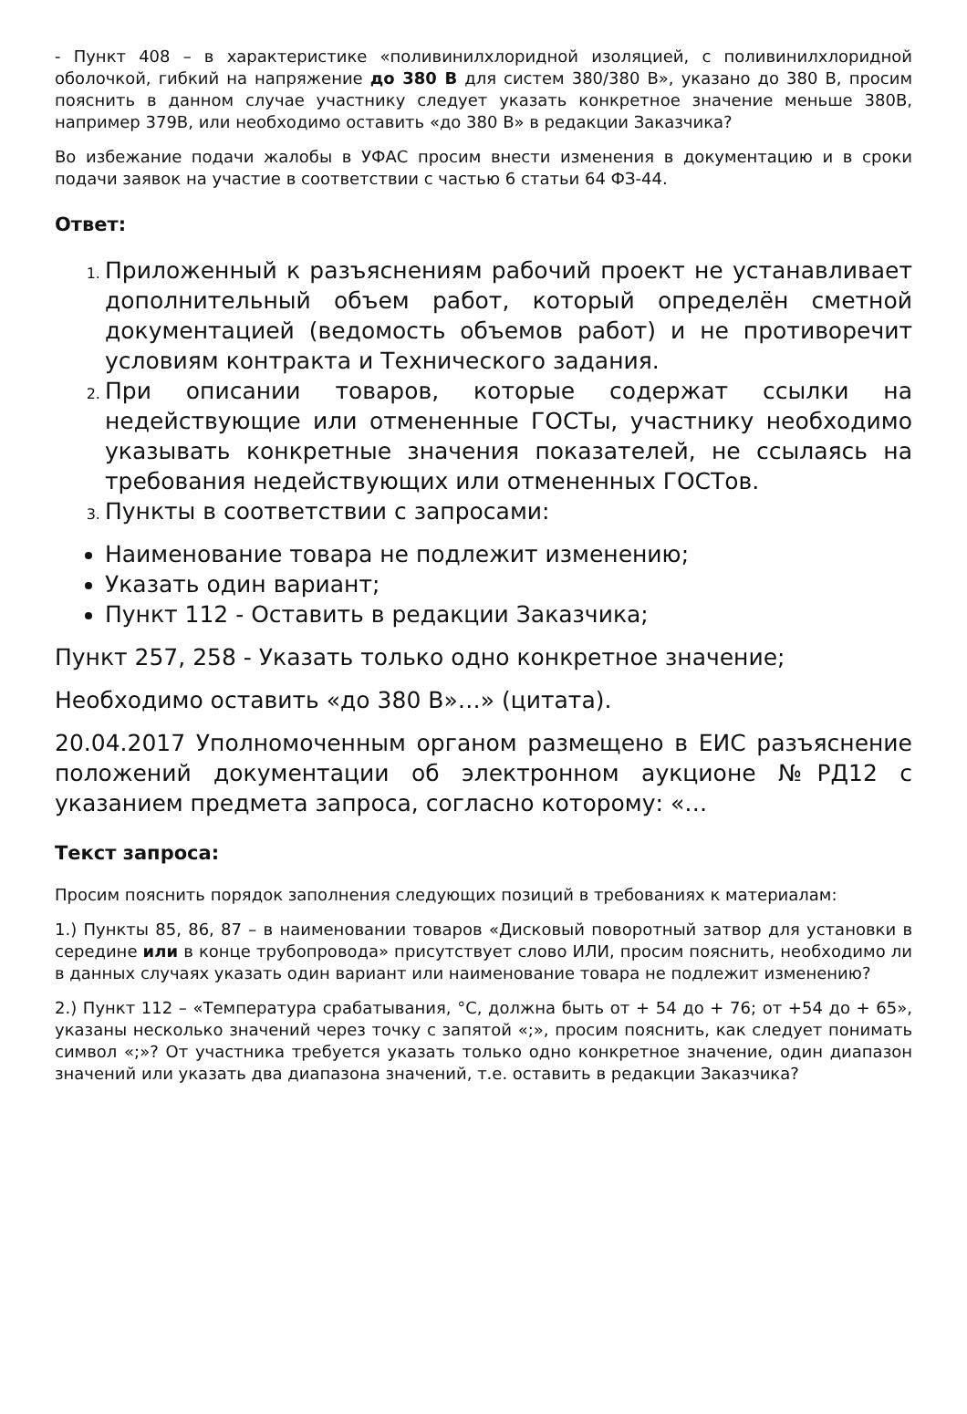- Пункт 408 – в характеристике «поливинилхлоридной изоляцией, с поливинилхлоридной оболочкой, гибкий на напряжение до 380 В для систем 380/380 В», указано до 380 В, просим пояснить в данном случае участнику следует указать конкретное значение меньше 380В, например 379В, или необходимо оставить «до 380 В» в редакции Заказчика?
Во избежание подачи жалобы в УФАС просим внести изменения в документацию и в сроки подачи заявок на участие в соответствии с частью 6 статьи 64 ФЗ-44.
Ответ:
Приложенный к разъяснениям рабочий проект не устанавливает дополнительный объем работ, который определён сметной документацией (ведомость объемов работ) и не противоречит условиям контракта и Технического задания.
При описании товаров, которые содержат ссылки на недействующие или отмененные ГОСТы, участнику необходимо указывать конкретные значения показателей, не ссылаясь на требования недействующих или отмененных ГОСТов.
Пункты в соответствии с запросами:
Наименование товара не подлежит изменению;
Указать один вариант;
Пункт 112 - Оставить в редакции Заказчика;
Пункт 257, 258 - Указать только одно конкретное значение;
Необходимо оставить «до 380 В»…» (цитата).
20.04.2017 Уполномоченным органом размещено в ЕИС разъяснение положений документации об электронном аукционе №РД12 с указанием предмета запроса, согласно которому: «…
Текст запроса:
Просим пояснить порядок заполнения следующих позиций в требованиях к материалам:
1.) Пункты 85, 86, 87 – в наименовании товаров «Дисковый поворотный затвор для установки в середине или в конце трубопровода» присутствует слово ИЛИ, просим пояснить, необходимо ли в данных случаях указать один вариант или наименование товара не подлежит изменению?
2.) Пункт 112 – «Температура срабатывания, °С, должна быть от + 54 до + 76; от +54 до + 65», указаны несколько значений через точку с запятой «;», просим пояснить, как следует понимать символ «;»? От участника требуется указать только одно конкретное значение, один диапазон значений или указать два диапазона значений, т.е. оставить в редакции Заказчика?